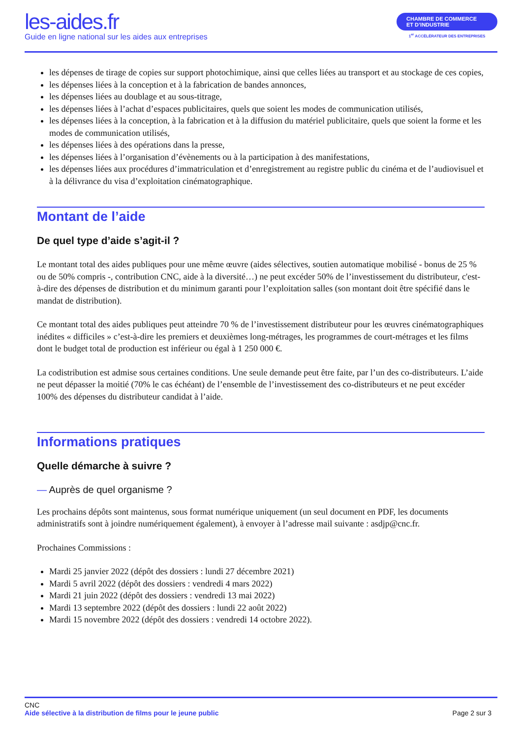les-aides.fr
Guide en ligne national sur les aides aux entreprises
CHAMBRE DE COMMERCE
ET D’INDUSTRIE
1<sup>er</sup> ACCÉLÉRATEUR DES ENTREPRISES
les dépenses de tirage de copies sur support photochimique, ainsi que celles liées au transport et au stockage de ces copies,
les dépenses liées à la conception et à la fabrication de bandes annonces,
les dépenses liées au doublage et au sous-titrage,
les dépenses liées à l’achat d’espaces publicitaires, quels que soient les modes de communication utilisés,
les dépenses liées à la conception, à la fabrication et à la diffusion du matériel publicitaire, quels que soient la forme et les modes de communication utilisés,
les dépenses liées à des opérations dans la presse,
les dépenses liées à l’organisation d’évènements ou à la participation à des manifestations,
les dépenses liées aux procédures d’immatriculation et d’enregistrement au registre public du cinéma et de l’audiovisuel et à la délivrance du visa d’exploitation cinématographique.
Montant de l’aide
De quel type d’aide s’agit-il ?
Le montant total des aides publiques pour une même œuvre (aides sélectives, soutien automatique mobilisé - bonus de 25 % ou de 50% compris -, contribution CNC, aide à la diversité…) ne peut excéder 50% de l’investissement du distributeur, c'est-à-dire des dépenses de distribution et du minimum garanti pour l’exploitation salles (son montant doit être spécifié dans le mandat de distribution).
Ce montant total des aides publiques peut atteindre 70 % de l’investissement distributeur pour les œuvres cinématographiques inédites « difficiles » c’est-à-dire les premiers et deuxièmes long-métrages, les programmes de court-métrages et les films dont le budget total de production est inférieur ou égal à 1 250 000 €.
La codistribution est admise sous certaines conditions. Une seule demande peut être faite, par l’un des co-distributeurs. L’aide ne peut dépasser la moitié (70% le cas échéant) de l’ensemble de l’investissement des co-distributeurs et ne peut excéder 100% des dépenses du distributeur candidat à l’aide.
Informations pratiques
Quelle démarche à suivre ?
— Auprès de quel organisme ?
Les prochains dépôts sont maintenus, sous format numérique uniquement (un seul document en PDF, les documents administratifs sont à joindre numériquement également), à envoyer à l’adresse mail suivante : asdjp@cnc.fr.
Prochaines Commissions :
Mardi 25 janvier 2022 (dépôt des dossiers : lundi 27 décembre 2021)
Mardi 5 avril 2022 (dépôt des dossiers : vendredi 4 mars 2022)
Mardi 21 juin 2022 (dépôt des dossiers : vendredi 13 mai 2022)
Mardi 13 septembre 2022 (dépôt des dossiers : lundi 22 août 2022)
Mardi 15 novembre 2022 (dépôt des dossiers : vendredi 14 octobre 2022).
CNC
Aide sélective à la distribution de films pour le jeune public
Page 2 sur 3